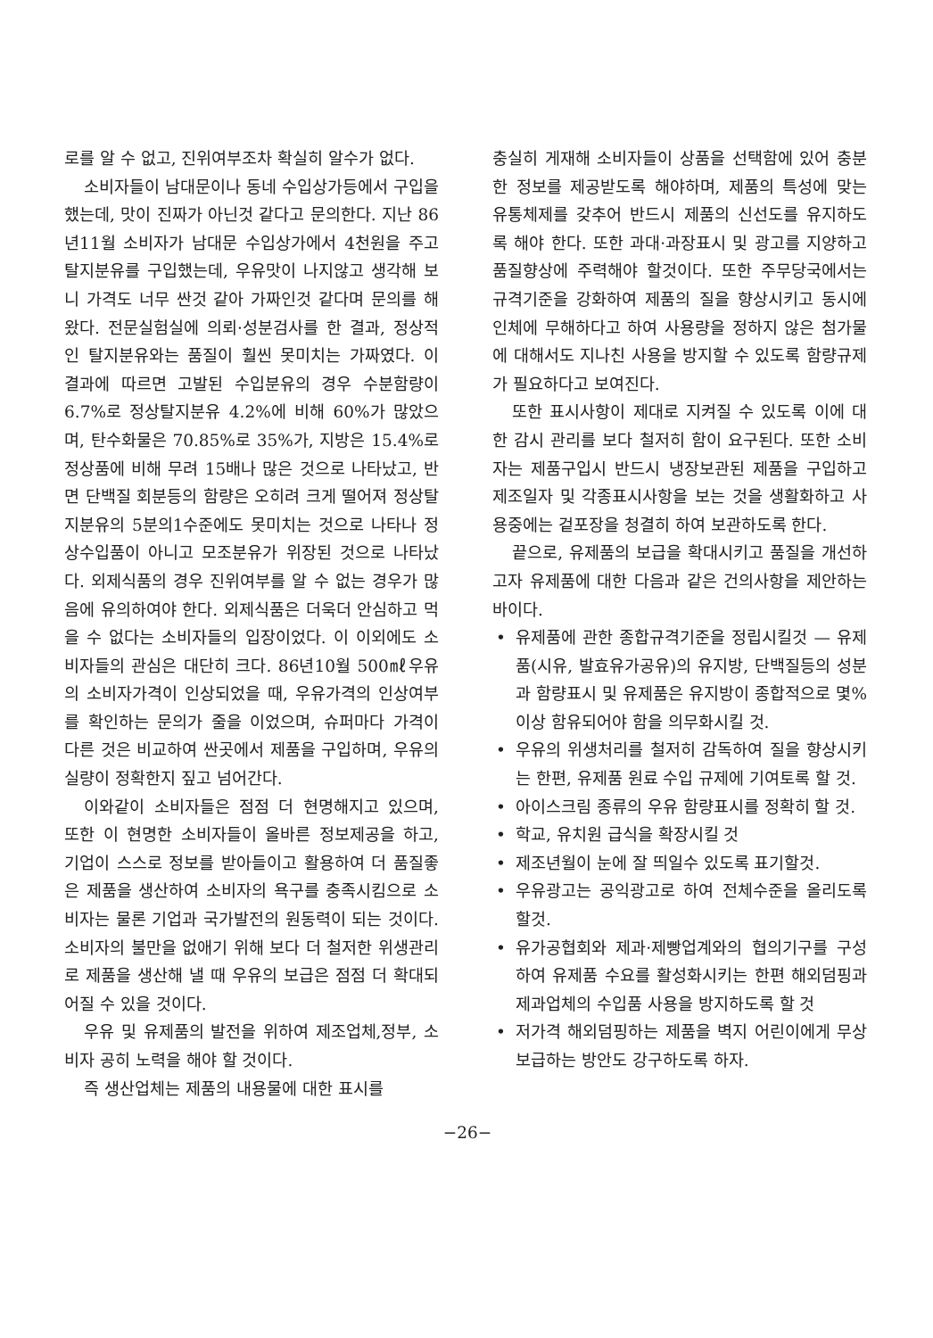로를 알 수 없고, 진위여부조차 확실히 알수가 없다.
소비자들이 남대문이나 동네 수입상가등에서 구입을 했는데, 맛이 진짜가 아닌것 같다고 문의한다. 지난 86년11월 소비자가 남대문 수입상가에서 4천원을 주고 탈지분유를 구입했는데, 우유맛이 나지않고 생각해 보니 가격도 너무 싼것 같아 가짜인것 같다며 문의를 해왔다. 전문실험실에 의뢰·성분검사를 한 결과, 정상적인 탈지분유와는 품질이 훨씬 못미치는 가짜였다. 이 결과에 따르면 고발된 수입분유의 경우 수분함량이 6.7%로 정상탈지분유 4.2%에 비해 60%가 많았으며, 탄수화물은 70.85%로 35%가, 지방은 15.4%로 정상품에 비해 무려 15배나 많은 것으로 나타났고, 반면 단백질 회분등의 함량은 오히려 크게 떨어져 정상탈지분유의 5분의1수준에도 못미치는 것으로 나타나 정상수입품이 아니고 모조분유가 위장된 것으로 나타났다. 외제식품의 경우 진위여부를 알 수 없는 경우가 많음에 유의하여야 한다. 외제식품은 더욱더 안심하고 먹을 수 없다는 소비자들의 입장이었다. 이 이외에도 소비자들의 관심은 대단히 크다. 86년10월 500㎖우유의 소비자가격이 인상되었을 때, 우유가격의 인상여부를 확인하는 문의가 줄을 이었으며, 슈퍼마다 가격이 다른 것은 비교하여 싼곳에서 제품을 구입하며, 우유의 실량이 정확한지 짚고 넘어간다.
이와같이 소비자들은 점점 더 현명해지고 있으며, 또한 이 현명한 소비자들이 올바른 정보제공을 하고, 기업이 스스로 정보를 받아들이고 활용하여 더 품질좋은 제품을 생산하여 소비자의 욕구를 충족시킴으로 소비자는 물론 기업과 국가발전의 원동력이 되는 것이다. 소비자의 불만을 없애기 위해 보다 더 철저한 위생관리로 제품을 생산해 낼 때 우유의 보급은 점점 더 확대되어질 수 있을 것이다.
우유 및 유제품의 발전을 위하여 제조업체,정부, 소비자 공히 노력을 해야 할 것이다.
즉 생산업체는 제품의 내용물에 대한 표시를
충실히 게재해 소비자들이 상품을 선택함에 있어 충분한 정보를 제공받도록 해야하며, 제품의 특성에 맞는 유통체제를 갖추어 반드시 제품의 신선도를 유지하도록 해야 한다. 또한 과대·과장표시 및 광고를 지양하고 품질향상에 주력해야 할것이다. 또한 주무당국에서는 규격기준을 강화하여 제품의 질을 향상시키고 동시에 인체에 무해하다고 하여 사용량을 정하지 않은 첨가물에 대해서도 지나친 사용을 방지할 수 있도록 함량규제가 필요하다고 보여진다.
또한 표시사항이 제대로 지켜질 수 있도록 이에 대한 감시 관리를 보다 철저히 함이 요구된다. 또한 소비자는 제품구입시 반드시 냉장보관된 제품을 구입하고 제조일자 및 각종표시사항을 보는 것을 생활화하고 사용중에는 겉포장을 청결히 하여 보관하도록 한다.
끝으로, 유제품의 보급을 확대시키고 품질을 개선하고자 유제품에 대한 다음과 같은 건의사항을 제안하는 바이다.
• 유제품에 관한 종합규격기준을 정립시킬것 — 유제품(시유, 발효유가공유)의 유지방, 단백질등의 성분과 함량표시 및 유제품은 유지방이 종합적으로 몇%이상 함유되어야 함을 의무화시킬 것.
• 우유의 위생처리를 철저히 감독하여 질을 향상시키는 한편, 유제품 원료 수입 규제에 기여토록 할 것.
• 아이스크림 종류의 우유 함량표시를 정확히 할 것.
• 학교, 유치원 급식을 확장시킬 것
• 제조년월이 눈에 잘 띄일수 있도록 표기할것.
• 우유광고는 공익광고로 하여 전체수준을 올리도록 할것.
• 유가공협회와 제과·제빵업계와의 협의기구를 구성하여 유제품 수요를 활성화시키는 한편 해외덤핑과 제과업체의 수입품 사용을 방지하도록 할 것
• 저가격 해외덤핑하는 제품을 벽지 어린이에게 무상보급하는 방안도 강구하도록 하자.
−26−